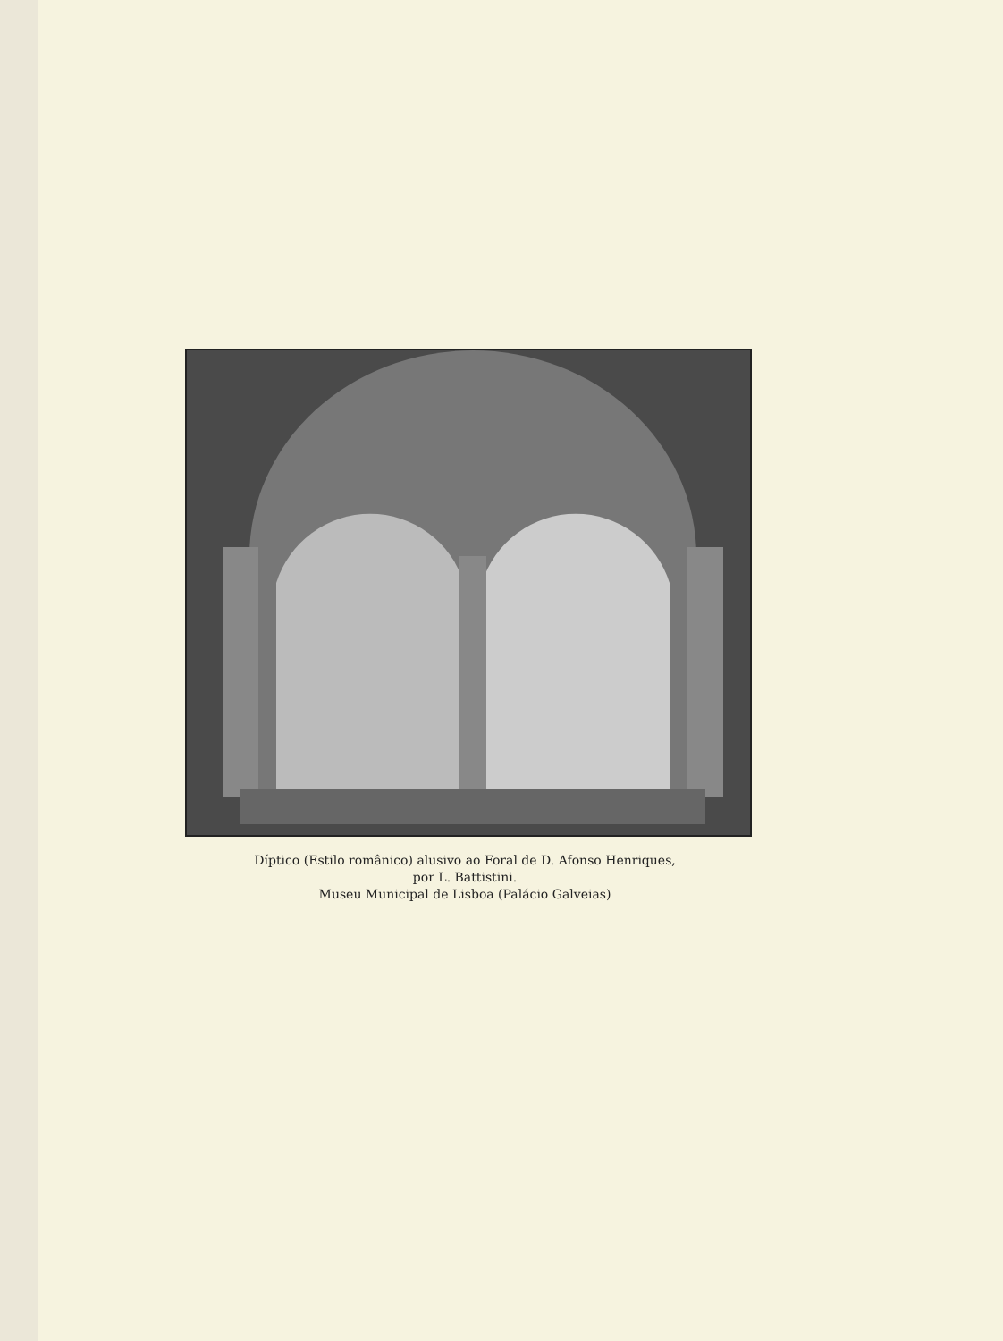Díptico (Estilo românico) alusivo ao Foral de D. Afonso Henriques,
por L. Battistini.
Museu Municipal de Lisboa (Palácio Galveias)